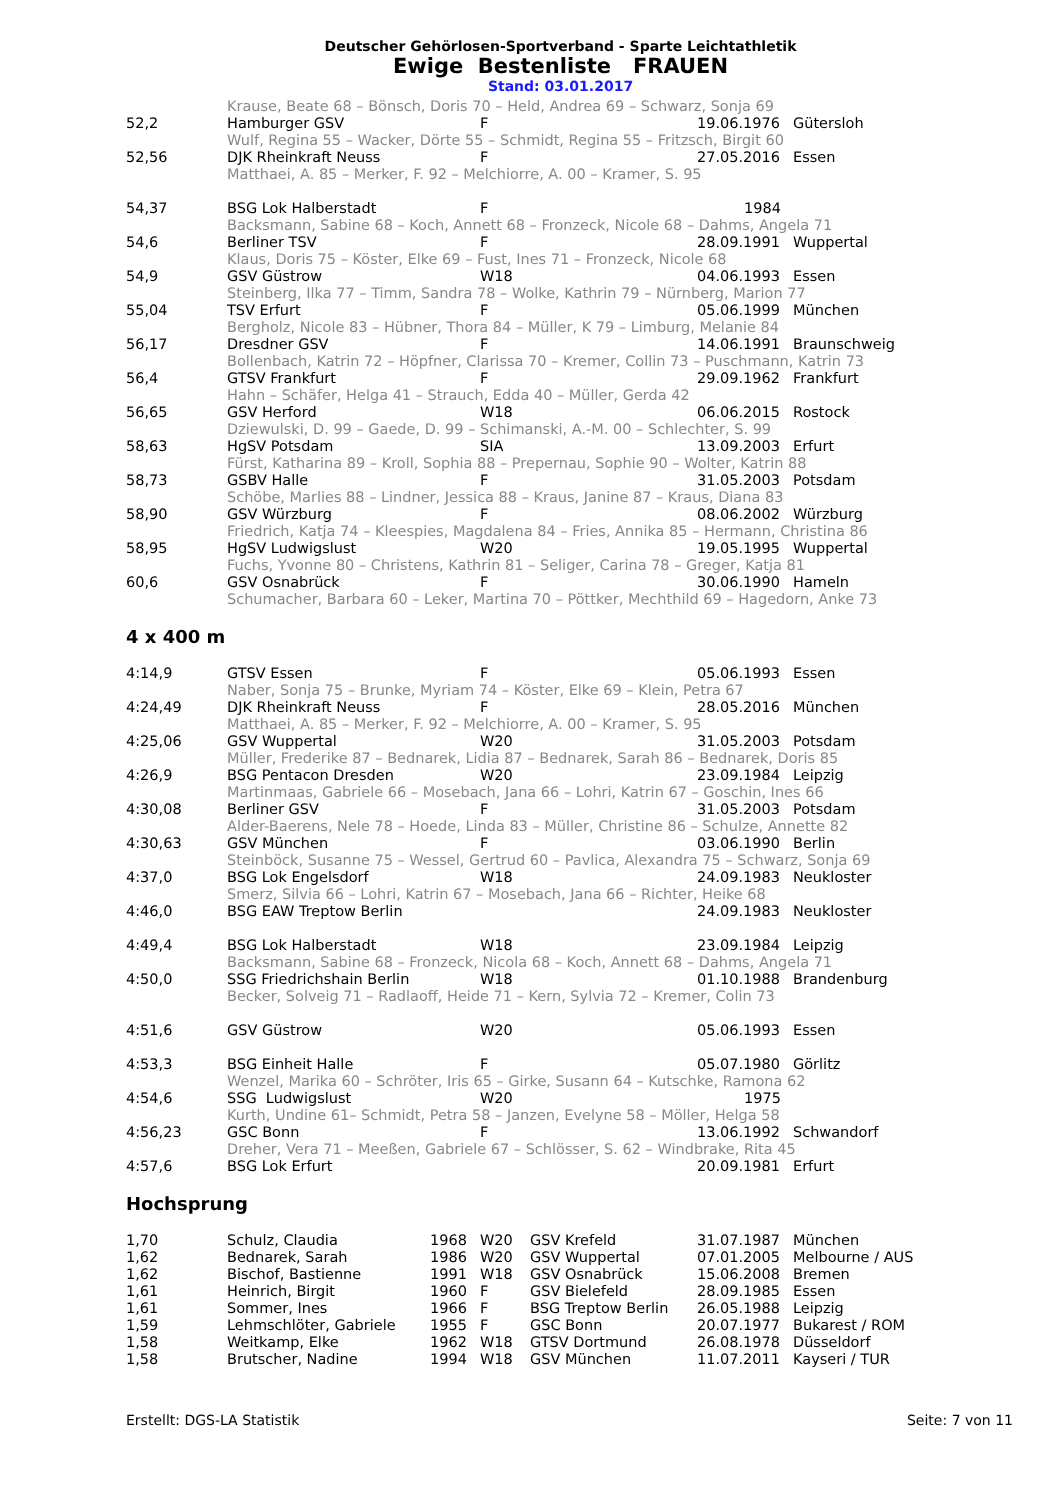Deutscher Gehörlosen-Sportverband - Sparte Leichtathletik
Ewige Bestenliste FRAUEN
Stand: 03.01.2017
| | Krause, Beate 68 – Bönsch, Doris 70 – Held, Andrea 69 – Schwarz, Sonja 69 | | | |
| 52,2 | Hamburger GSV | F | 19.06.1976 | Gütersloh |
| | Wulf, Regina 55 – Wacker, Dörte 55 – Schmidt, Regina 55 – Fritzsch, Birgit 60 | | | |
| 52,56 | DJK Rheinkraft Neuss | F | 27.05.2016 | Essen |
| | Matthaei, A. 85 – Merker, F. 92 – Melchiorre, A. 00 – Kramer, S. 95 | | | |
| 54,37 | BSG Lok Halberstadt | F | 1984 | |
| | Backsmann, Sabine 68 – Koch, Annett 68 – Fronzeck, Nicole 68 – Dahms, Angela 71 | | | |
| 54,6 | Berliner TSV | F | 28.09.1991 | Wuppertal |
| | Klaus, Doris 75 – Köster, Elke 69 – Fust, Ines 71 – Fronzeck, Nicole 68 | | | |
| 54,9 | GSV Güstrow | W18 | 04.06.1993 | Essen |
| | Steinberg, Ilka 77 – Timm, Sandra 78 – Wolke, Kathrin 79 – Nürnberg, Marion 77 | | | |
| 55,04 | TSV Erfurt | F | 05.06.1999 | München |
| | Bergholz, Nicole 83 – Hübner, Thora 84 – Müller, K 79 – Limburg, Melanie 84 | | | |
| 56,17 | Dresdner GSV | F | 14.06.1991 | Braunschweig |
| | Bollenbach, Katrin 72 – Höpfner, Clarissa 70 – Kremer, Collin 73 – Puschmann, Katrin 73 | | | |
| 56,4 | GTSV Frankfurt | F | 29.09.1962 | Frankfurt |
| | Hahn – Schäfer, Helga 41 – Strauch, Edda 40 – Müller, Gerda 42 | | | |
| 56,65 | GSV Herford | W18 | 06.06.2015 | Rostock |
| | Dziewulski, D. 99 – Gaede, D. 99 – Schimanski, A.-M. 00 – Schlechter, S. 99 | | | |
| 58,63 | HgSV Potsdam | SIA | 13.09.2003 | Erfurt |
| | Fürst, Katharina 89 – Kroll, Sophia 88 – Prepernau, Sophie 90 – Wolter, Katrin 88 | | | |
| 58,73 | GSBV Halle | F | 31.05.2003 | Potsdam |
| | Schöbe, Marlies 88 – Lindner, Jessica 88 – Kraus, Janine 87 – Kraus, Diana 83 | | | |
| 58,90 | GSV Würzburg | F | 08.06.2002 | Würzburg |
| | Friedrich, Katja 74 – Kleespies, Magdalena 84 – Fries, Annika 85 – Hermann, Christina 86 | | | |
| 58,95 | HgSV Ludwigslust | W20 | 19.05.1995 | Wuppertal |
| | Fuchs, Yvonne 80 – Christens, Kathrin 81 – Seliger, Carina 78 – Greger, Katja 81 | | | |
| 60,6 | GSV Osnabrück | F | 30.06.1990 | Hameln |
| | Schumacher, Barbara 60 – Leker, Martina 70 – Pöttker, Mechthild 69 – Hagedorn, Anke 73 | | | |
4 x 400 m
| 4:14,9 | GTSV Essen | F | 05.06.1993 | Essen |
| | Naber, Sonja 75 – Brunke, Myriam 74 – Köster, Elke 69 – Klein, Petra 67 | | | |
| 4:24,49 | DJK Rheinkraft Neuss | F | 28.05.2016 | München |
| | Matthaei, A. 85 – Merker, F. 92 – Melchiorre, A. 00 – Kramer, S. 95 | | | |
| 4:25,06 | GSV Wuppertal | W20 | 31.05.2003 | Potsdam |
| | Müller, Frederike 87 – Bednarek, Lidia 87 – Bednarek, Sarah 86 – Bednarek, Doris 85 | | | |
| 4:26,9 | BSG Pentacon Dresden | W20 | 23.09.1984 | Leipzig |
| | Martinmaas, Gabriele 66 – Mosebach, Jana 66 – Lohri, Katrin 67 – Goschin, Ines 66 | | | |
| 4:30,08 | Berliner GSV | F | 31.05.2003 | Potsdam |
| | Alder-Baerens, Nele 78 – Hoede, Linda 83 – Müller, Christine 86 – Schulze, Annette 82 | | | |
| 4:30,63 | GSV München | F | 03.06.1990 | Berlin |
| | Steinböck, Susanne 75 – Wessel, Gertrud 60 – Pavlica, Alexandra 75 – Schwarz, Sonja 69 | | | |
| 4:37,0 | BSG Lok Engelsdorf | W18 | 24.09.1983 | Neukloster |
| | Smerz, Silvia 66 – Lohri, Katrin 67 – Mosebach, Jana 66 – Richter, Heike 68 | | | |
| 4:46,0 | BSG EAW Treptow Berlin | | 24.09.1983 | Neukloster |
| 4:49,4 | BSG Lok Halberstadt | W18 | 23.09.1984 | Leipzig |
| | Backsmann, Sabine 68 – Fronzeck, Nicola 68 – Koch, Annett 68 – Dahms, Angela 71 | | | |
| 4:50,0 | SSG Friedrichshain Berlin | W18 | 01.10.1988 | Brandenburg |
| | Becker, Solveig 71 – Radlaoff, Heide 71 – Kern, Sylvia 72 – Kremer, Colin 73 | | | |
| 4:51,6 | GSV Güstrow | W20 | 05.06.1993 | Essen |
| 4:53,3 | BSG Einheit Halle | F | 05.07.1980 | Görlitz |
| | Wenzel, Marika 60 – Schröter, Iris 65 – Girke, Susann 64 – Kutschke, Ramona 62 | | | |
| 4:54,6 | SSG Ludwigslust | W20 | 1975 | |
| | Kurth, Undine 61– Schmidt, Petra 58 – Janzen, Evelyne 58 – Möller, Helga 58 | | | |
| 4:56,23 | GSC Bonn | F | 13.06.1992 | Schwandorf |
| | Dreher, Vera 71 – Meeßen, Gabriele 67 – Schlösser, S. 62 – Windbrake, Rita 45 | | | |
| 4:57,6 | BSG Lok Erfurt | | 20.09.1981 | Erfurt |
Hochsprung
| 1,70 | Schulz, Claudia | 1968 | W20 | GSV Krefeld | 31.07.1987 | München |
| 1,62 | Bednarek, Sarah | 1986 | W20 | GSV Wuppertal | 07.01.2005 | Melbourne / AUS |
| 1,62 | Bischof, Bastienne | 1991 | W18 | GSV Osnabrück | 15.06.2008 | Bremen |
| 1,61 | Heinrich, Birgit | 1960 | F | GSV Bielefeld | 28.09.1985 | Essen |
| 1,61 | Sommer, Ines | 1966 | F | BSG Treptow Berlin | 26.05.1988 | Leipzig |
| 1,59 | Lehmschlöter, Gabriele | 1955 | F | GSC Bonn | 20.07.1977 | Bukarest / ROM |
| 1,58 | Weitkamp, Elke | 1962 | W18 | GTSV Dortmund | 26.08.1978 | Düsseldorf |
| 1,58 | Brutscher, Nadine | 1994 | W18 | GSV München | 11.07.2011 | Kayseri / TUR |
Erstellt: DGS-LA Statistik Seite: 7 von 11